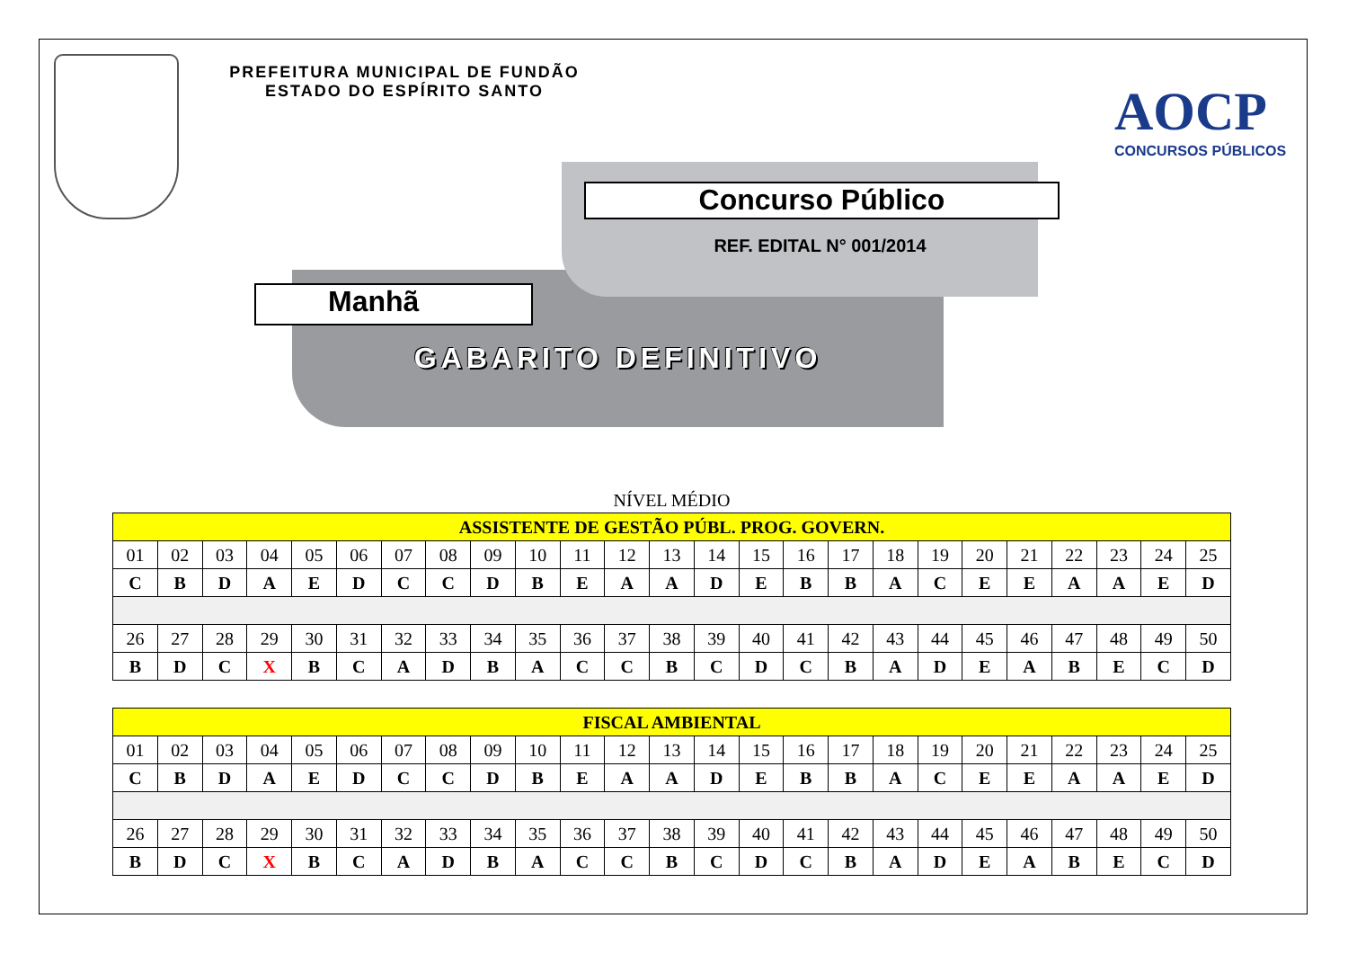PREFEITURA MUNICIPAL DE FUNDÃO
ESTADO DO ESPÍRITO SANTO
AOCP
CONCURSOS PÚBLICOS
Concurso Público
REF. EDITAL N° 001/2014
Manhã
GABARITO DEFINITIVO
NÍVEL MÉDIO
| ASSISTENTE DE GESTÃO PÚBL. PROG. GOVERN. | | | | | | | | | | | | | | | | | | | | | | | | |
| --- | --- | --- | --- | --- | --- | --- | --- | --- | --- | --- | --- | --- | --- | --- | --- | --- | --- | --- | --- | --- | --- | --- | --- | --- |
| 01 | 02 | 03 | 04 | 05 | 06 | 07 | 08 | 09 | 10 | 11 | 12 | 13 | 14 | 15 | 16 | 17 | 18 | 19 | 20 | 21 | 22 | 23 | 24 | 25 |
| C | B | D | A | E | D | C | C | D | B | E | A | A | D | E | B | B | A | C | E | E | A | A | E | D |
| 26 | 27 | 28 | 29 | 30 | 31 | 32 | 33 | 34 | 35 | 36 | 37 | 38 | 39 | 40 | 41 | 42 | 43 | 44 | 45 | 46 | 47 | 48 | 49 | 50 |
| B | D | C | X | B | C | A | D | B | A | C | C | B | C | D | C | B | A | D | E | A | B | E | C | D |
| FISCAL AMBIENTAL | | | | | | | | | | | | | | | | | | | | | | | | |
| --- | --- | --- | --- | --- | --- | --- | --- | --- | --- | --- | --- | --- | --- | --- | --- | --- | --- | --- | --- | --- | --- | --- | --- | --- |
| 01 | 02 | 03 | 04 | 05 | 06 | 07 | 08 | 09 | 10 | 11 | 12 | 13 | 14 | 15 | 16 | 17 | 18 | 19 | 20 | 21 | 22 | 23 | 24 | 25 |
| C | B | D | A | E | D | C | C | D | B | E | A | A | D | E | B | B | A | C | E | E | A | A | E | D |
| 26 | 27 | 28 | 29 | 30 | 31 | 32 | 33 | 34 | 35 | 36 | 37 | 38 | 39 | 40 | 41 | 42 | 43 | 44 | 45 | 46 | 47 | 48 | 49 | 50 |
| B | D | C | X | B | C | A | D | B | A | C | C | B | C | D | C | B | A | D | E | A | B | E | C | D |